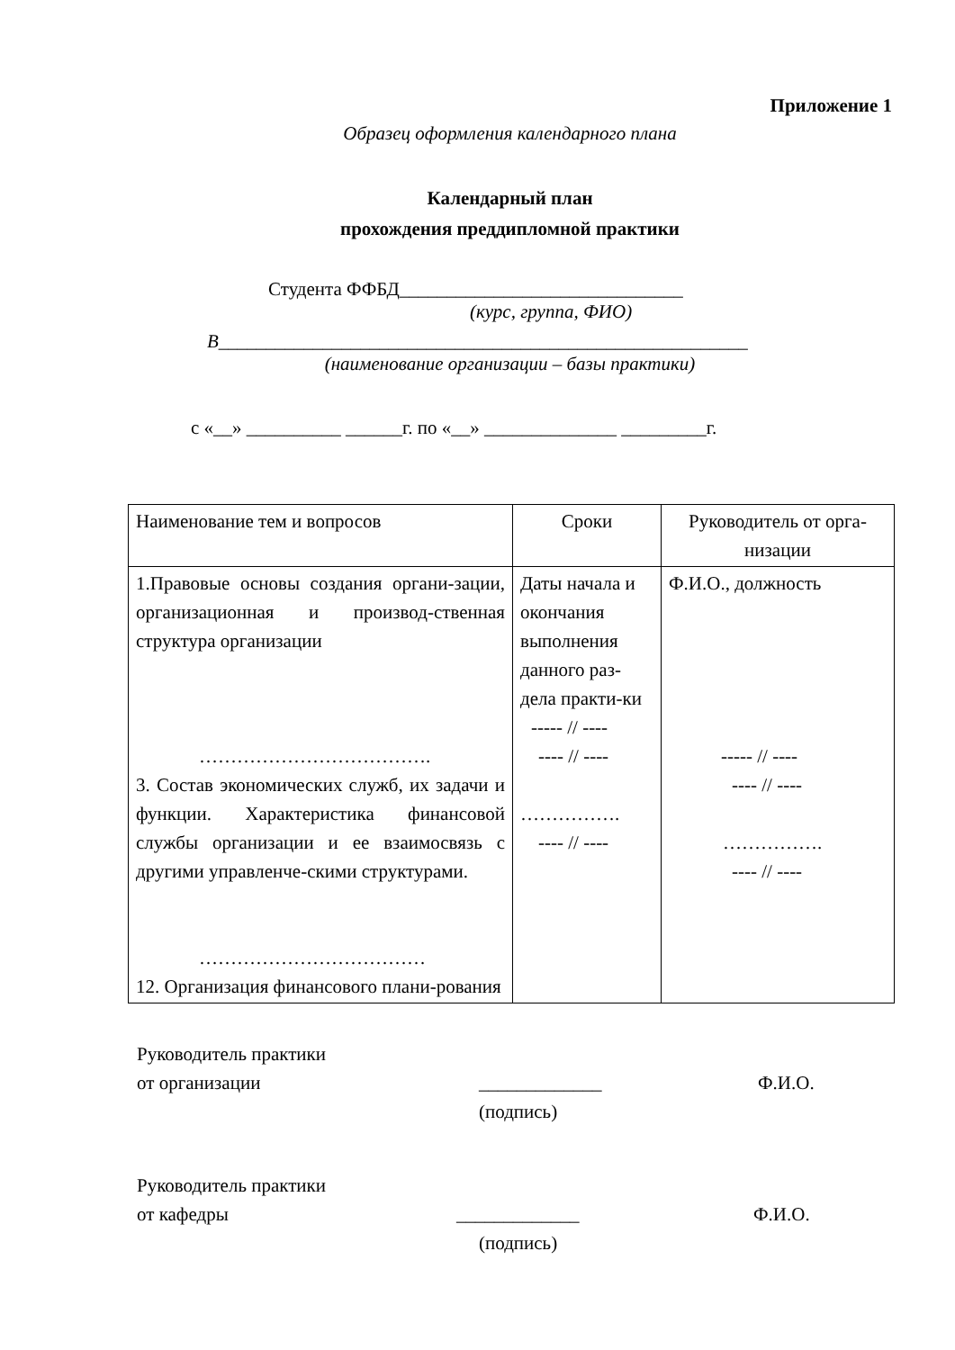Приложение 1
Образец оформления календарного плана
Календарный план
прохождения преддипломной практики
Студента ФФБД______________________________
(курс, группа, ФИО)
В________________________________________________________
(наименование организации – базы практики)
с «__» __________ ______г. по «__» ______________ _________г.
| Наименование тем и вопросов | Сроки | Руководитель от орга-низации |
| 1.Правовые основы создания органи-зации, организационная и производ-ственная структура организации ………………………………. 3. Состав экономических служб, их задачи и функции. Характеристика финансовой службы организации и ее взаимосвязь с другими управленче-скими структурами. ……………………………… 12. Организация финансового плани-рования | Даты начала и окончания выполнения данного раз-дела практи-ки ----- // ---- ---- // ---- ……………. ---- // ---- | Ф.И.О., должность ----- // ---- ---- // ---- ……………. ---- // ---- |
Руководитель практики
от организации
_____________
(подпись)
Ф.И.О.
Руководитель практики
от кафедры
_____________
(подпись)
Ф.И.О.